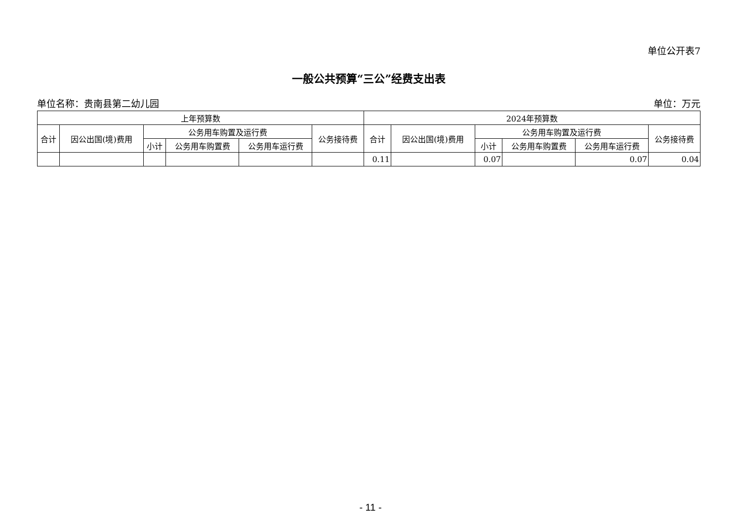单位公开表7
一般公共预算“三公”经费支出表
单位名称：贵南县第二幼儿园 单位：万元
| 上年预算数 | | | | | | 2024年预算数 | | | | | |
| --- | --- | --- | --- | --- | --- | --- | --- | --- | --- | --- | --- |
| 合计 | 因公出国(境)费用 | 公务用车购置及运行费 | | | 公务接待费 | 合计 | 因公出国(境)费用 | 公务用车购置及运行费 | | | 公务接待费 |
| | | 小计 | 公务用车购置费 | 公务用车运行费 | | | | 小计 | 公务用车购置费 | 公务用车运行费 | |
| | | | | | | 0.11 | | 0.07 | | 0.07 | 0.04 |
- 11 -